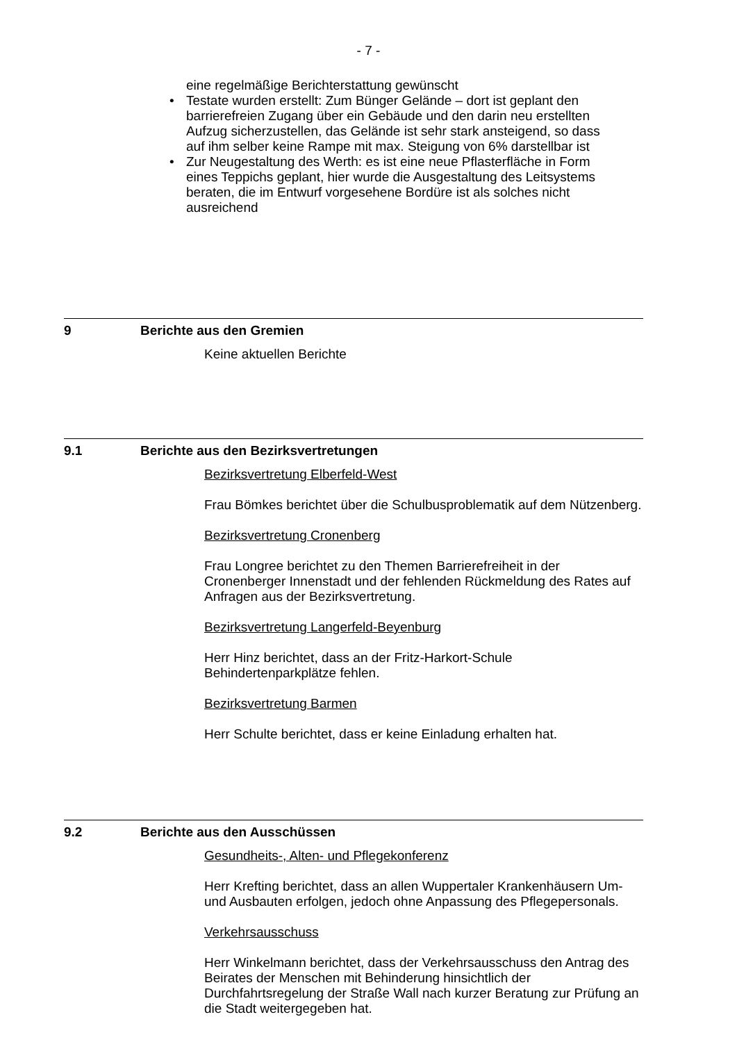- 7 -
eine regelmäßige Berichterstattung gewünscht
• Testate wurden erstellt: Zum Bünger Gelände – dort ist geplant den barrierefreien Zugang über ein Gebäude und den darin neu erstellten Aufzug sicherzustellen, das Gelände ist sehr stark ansteigend, so dass auf ihm selber keine Rampe mit max. Steigung von 6% darstellbar ist
• Zur Neugestaltung des Werth: es ist eine neue Pflasterfläche in Form eines Teppichs geplant, hier wurde die Ausgestaltung des Leitsystems beraten, die im Entwurf vorgesehene Bordüre ist als solches nicht ausreichend
9 Berichte aus den Gremien
Keine aktuellen Berichte
9.1 Berichte aus den Bezirksvertretungen
Bezirksvertretung Elberfeld-West
Frau Bömkes berichtet über die Schulbusproblematik auf dem Nützenberg.
Bezirksvertretung Cronenberg
Frau Longree berichtet zu den Themen Barrierefreiheit in der Cronenberger Innenstadt und der fehlenden Rückmeldung des Rates auf Anfragen aus der Bezirksvertretung.
Bezirksvertretung Langerfeld-Beyenburg
Herr Hinz berichtet, dass an der Fritz-Harkort-Schule Behindertenparkplätze fehlen.
Bezirksvertretung Barmen
Herr Schulte berichtet, dass er keine Einladung erhalten hat.
9.2 Berichte aus den Ausschüssen
Gesundheits-, Alten- und Pflegekonferenz
Herr Krefting berichtet, dass an allen Wuppertaler Krankenhäusern Um- und Ausbauten erfolgen, jedoch ohne Anpassung des Pflegepersonals.
Verkehrsausschuss
Herr Winkelmann berichtet, dass der Verkehrsausschuss den Antrag des Beirates der Menschen mit Behinderung hinsichtlich der Durchfahrtsregelung der Straße Wall nach kurzer Beratung zur Prüfung an die Stadt weitergegeben hat.